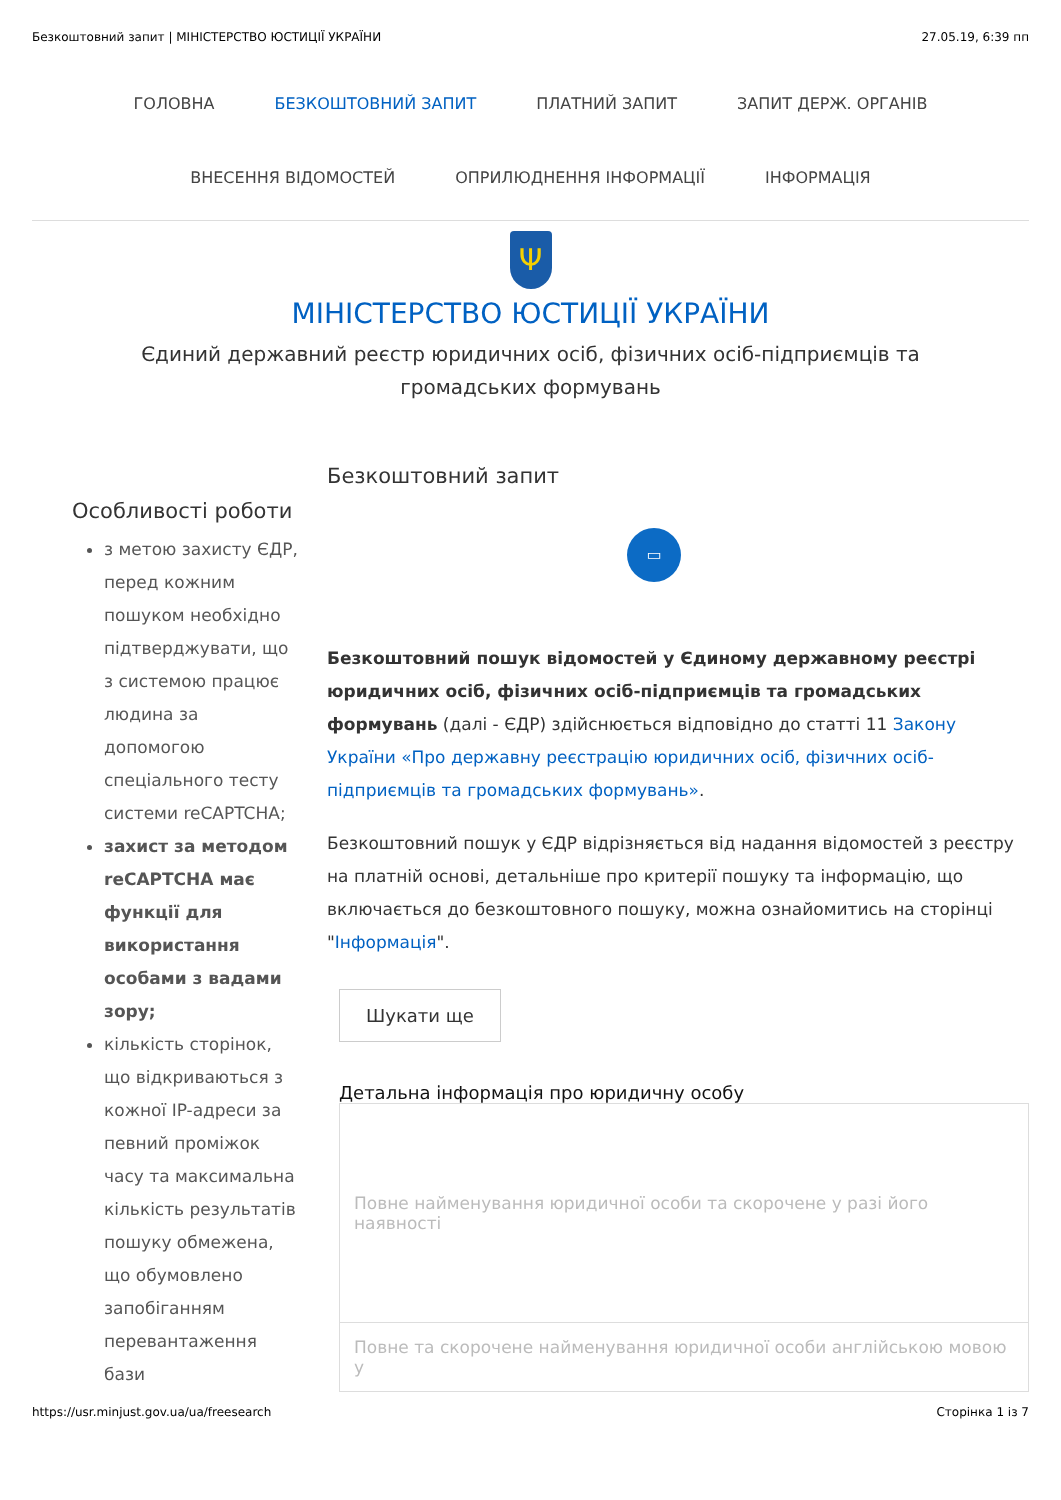Безкоштовний запит | МІНІСТЕРСТВО ЮСТИЦІЇ УКРАЇНИ 27.05.19, 6:39 пп
ГОЛОВНА БЕЗКОШТОВНИЙ ЗАПИТ ПЛАТНИЙ ЗАПИТ ЗАПИТ ДЕРЖ. ОРГАНІВ
ВНЕСЕННЯ ВІДОМОСТЕЙ ОПРИЛЮДНЕННЯ ІНФОРМАЦІЇ ІНФОРМАЦІЯ
Ψ
МІНІСТЕРСТВО ЮСТИЦІЇ УКРАЇНИ
Єдиний державний реєстр юридичних осіб, фізичних осіб-підприємців та громадських формувань
Особливості роботи
з метою захисту ЄДР, перед кожним пошуком необхідно підтверджувати, що з системою працює людина за допомогою спеціального тесту системи reCAPTCHA;
захист за методом reCAPTCHA має функції для використання особами з вадами зору;
кількість сторінок, що відкриваються з кожної IP-адреси за певний проміжок часу та максимальна кількість результатів пошуку обмежена, що обумовлено запобіганням перевантаження бази
Безкоштовний запит
▭
Безкоштовний пошук відомостей у Єдиному державному реєстрі юридичних осіб, фізичних осіб-підприємців та громадських формувань (далі - ЄДР) здійснюється відповідно до статті 11 Закону України «Про державну реєстрацію юридичних осіб, фізичних осіб-підприємців та громадських формувань».
Безкоштовний пошук у ЄДР відрізняється від надання відомостей з реєстру на платній основі, детальніше про критерії пошуку та інформацію, що включається до безкоштовного пошуку, можна ознайомитись на сторінці "Інформація".
Шукати ще
Детальна інформація про юридичну особу
| Повне найменування юридичної особи та скорочене у разі його наявності |
| Повне та скорочене найменування юридичної особи англійською мовою у |
https://usr.minjust.gov.ua/ua/freesearch Сторінка 1 із 7